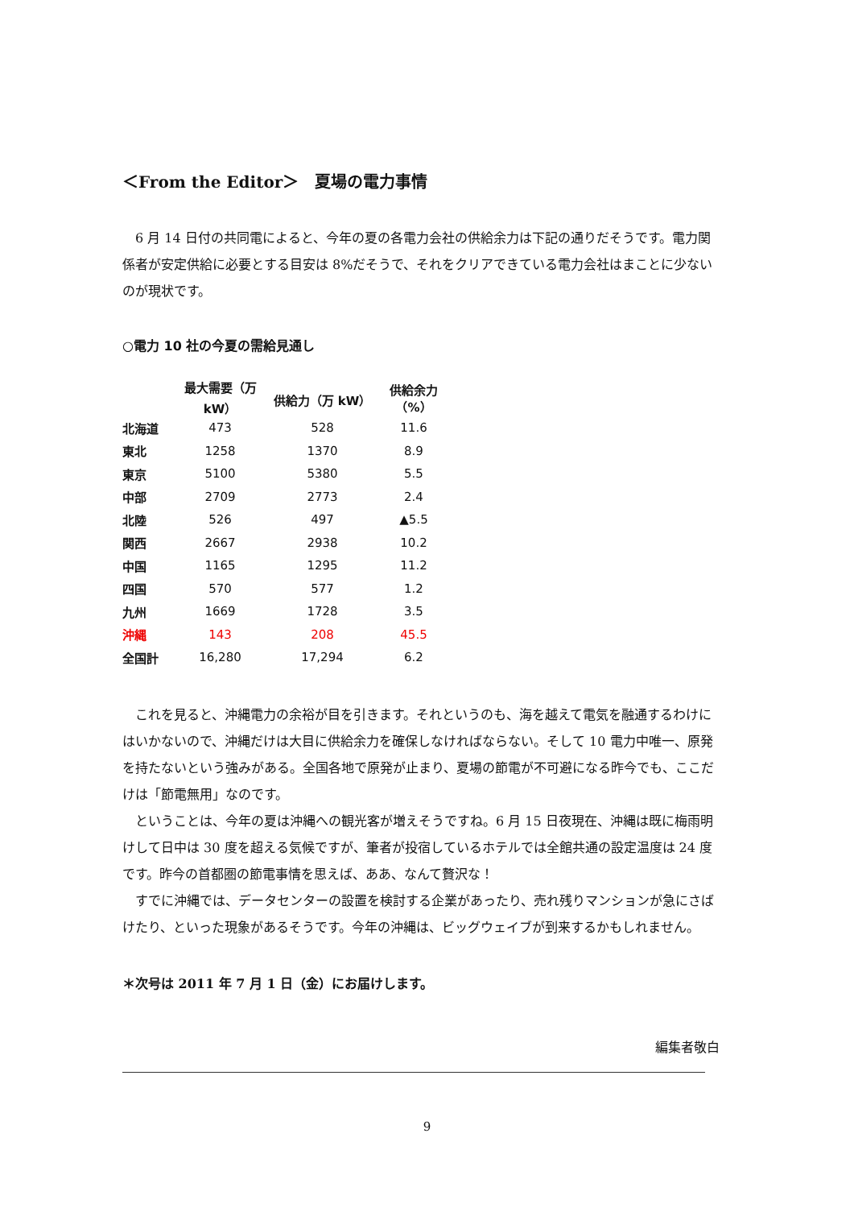＜From the Editor＞　夏場の電力事情
6 月 14 日付の共同電によると、今年の夏の各電力会社の供給余力は下記の通りだそうです。電力関係者が安定供給に必要とする目安は 8%だそうで、それをクリアできている電力会社はまことに少ないのが現状です。
○電力 10 社の今夏の需給見通し
| | 最大需要（万 kW） | 供給力（万 kW） | 供給余力（%） |
| --- | --- | --- | --- |
| 北海道 | 473 | 528 | 11.6 |
| 東北 | 1258 | 1370 | 8.9 |
| 東京 | 5100 | 5380 | 5.5 |
| 中部 | 2709 | 2773 | 2.4 |
| 北陸 | 526 | 497 | ▲5.5 |
| 関西 | 2667 | 2938 | 10.2 |
| 中国 | 1165 | 1295 | 11.2 |
| 四国 | 570 | 577 | 1.2 |
| 九州 | 1669 | 1728 | 3.5 |
| 沖縄 | 143 | 208 | 45.5 |
| 全国計 | 16,280 | 17,294 | 6.2 |
これを見ると、沖縄電力の余裕が目を引きます。それというのも、海を越えて電気を融通するわけにはいかないので、沖縄だけは大目に供給余力を確保しなければならない。そして 10 電力中唯一、原発を持たないという強みがある。全国各地で原発が止まり、夏場の節電が不可避になる昨今でも、ここだけは「節電無用」なのです。
ということは、今年の夏は沖縄への観光客が増えそうですね。6 月 15 日夜現在、沖縄は既に梅雨明けして日中は 30 度を超える気候ですが、筆者が投宿しているホテルでは全館共通の設定温度は 24 度です。昨今の首都圏の節電事情を思えば、ああ、なんて贅沢な！
すでに沖縄では、データセンターの設置を検討する企業があったり、売れ残りマンションが急にさばけたり、といった現象があるそうです。今年の沖縄は、ビッグウェイブが到来するかもしれません。
＊次号は 2011 年 7 月 1 日（金）にお届けします。
編集者敬白
9